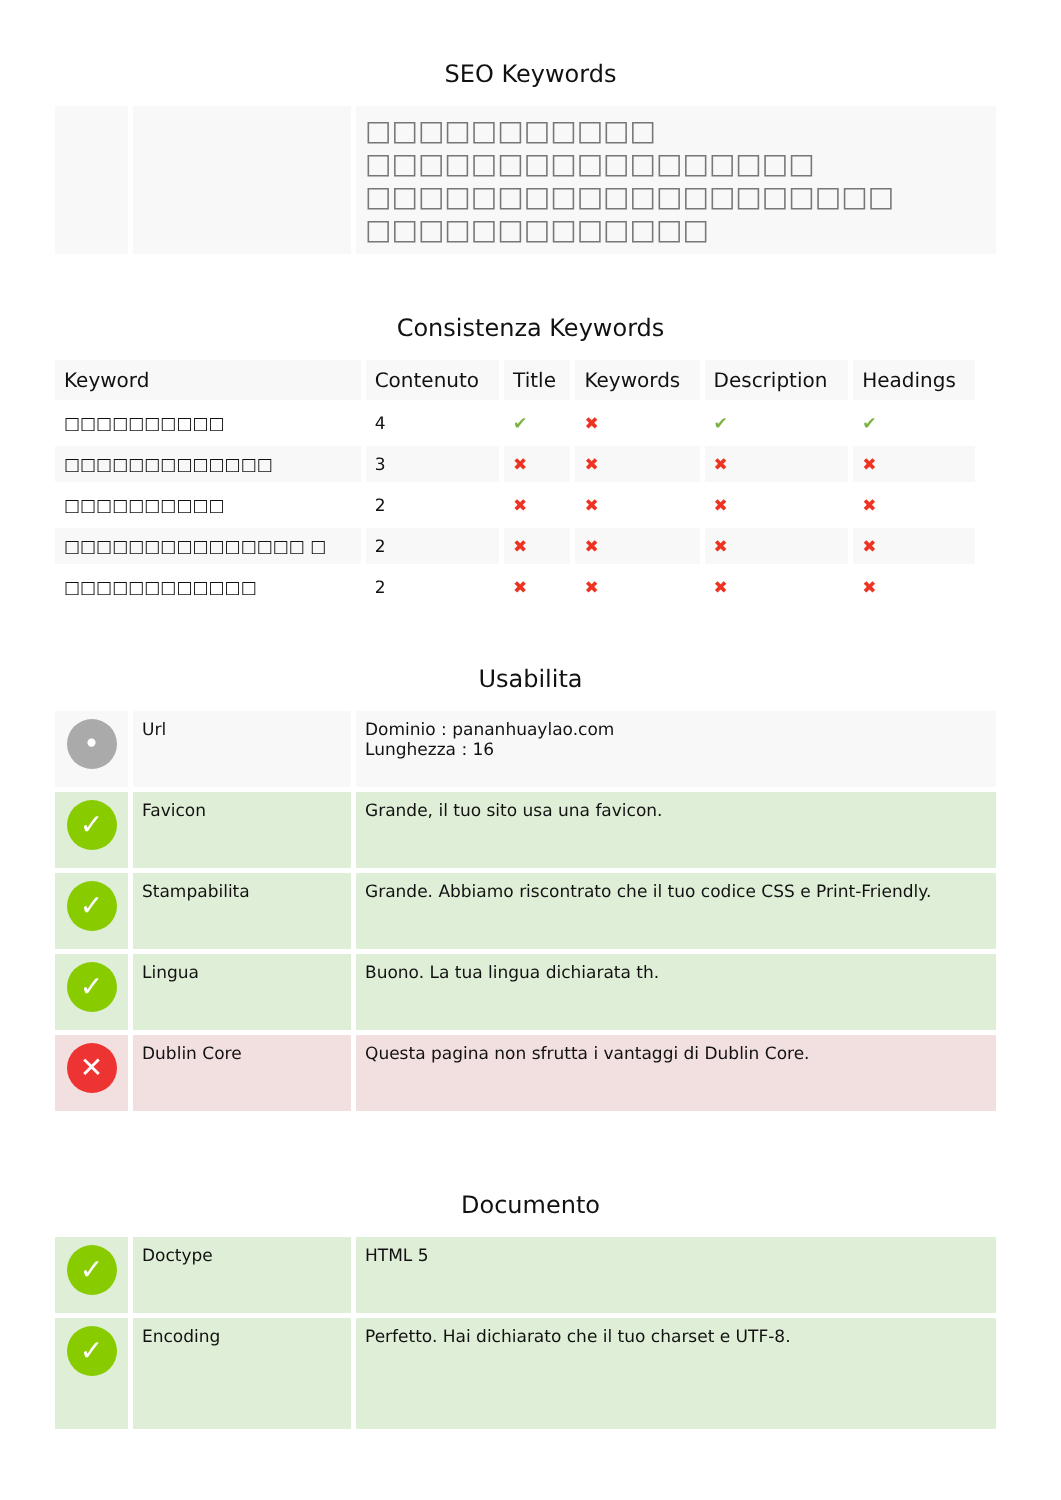SEO Keywords
| | | □□□□□□□□□□□ □□□□□□□□□□□□□□□□□ □□□□□□□□□□□□□□□□□□□□ □□□□□□□□□□□□□ |
Consistenza Keywords
| Keyword | Contenuto | Title | Keywords | Description | Headings |
| --- | --- | --- | --- | --- | --- |
| □□□□□□□□□□ | 4 | ✔ | ✖ | ✔ | ✔ |
| □□□□□□□□□□□□□ | 3 | ✖ | ✖ | ✖ | ✖ |
| □□□□□□□□□□ | 2 | ✖ | ✖ | ✖ | ✖ |
| □□□□□□□□□□□□□□□ □ | 2 | ✖ | ✖ | ✖ | ✖ |
| □□□□□□□□□□□□ | 2 | ✖ | ✖ | ✖ | ✖ |
Usabilita
| • | Url | Dominio : pananhuaylao.com Lunghezza : 16 |
| ✓ | Favicon | Grande, il tuo sito usa una favicon. |
| ✓ | Stampabilita | Grande. Abbiamo riscontrato che il tuo codice CSS e Print-Friendly. |
| ✓ | Lingua | Buono. La tua lingua dichiarata th. |
| ✕ | Dublin Core | Questa pagina non sfrutta i vantaggi di Dublin Core. |
Documento
| ✓ | Doctype | HTML 5 |
| ✓ | Encoding | Perfetto. Hai dichiarato che il tuo charset e UTF-8. |